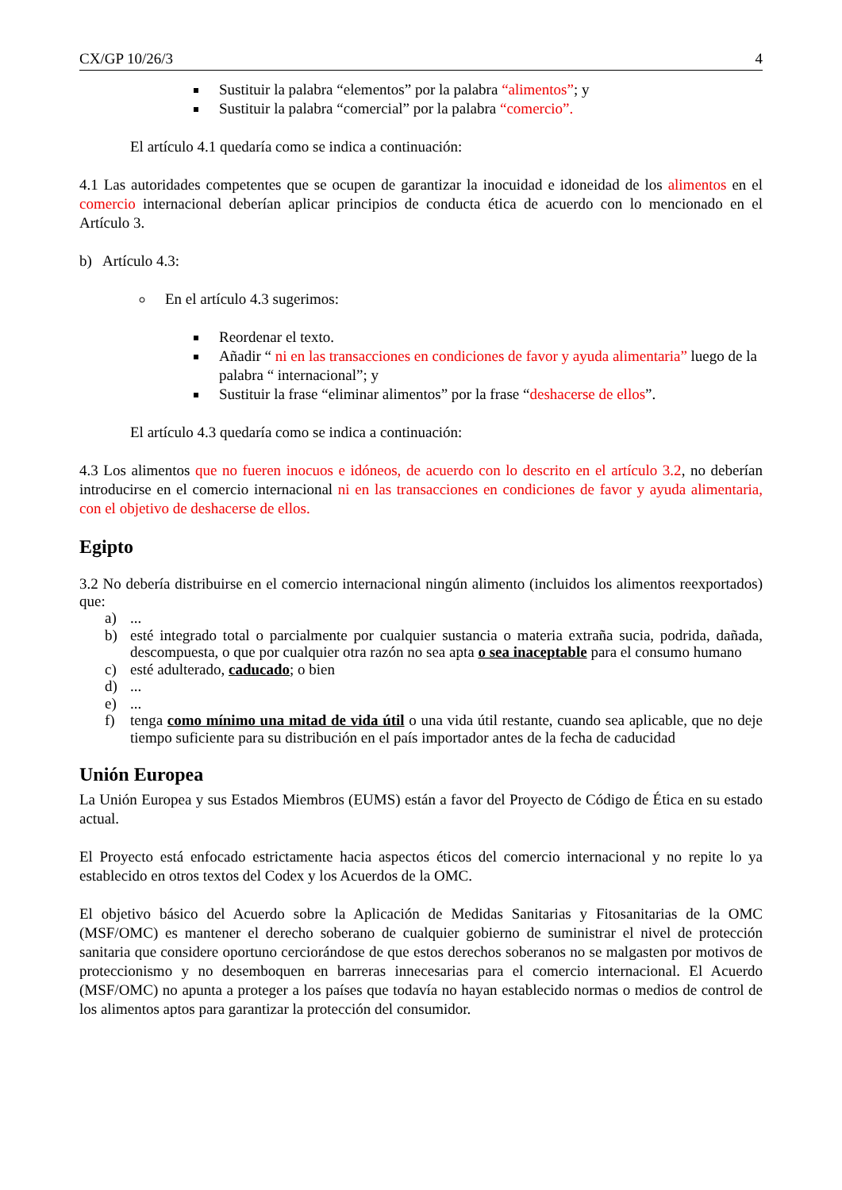CX/GP 10/26/3 4
Sustituir la palabra “elementos” por la palabra “alimentos”; y
Sustituir la palabra “comercial” por la palabra “comercio”.
El artículo 4.1 quedaría como se indica a continuación:
4.1 Las autoridades competentes que se ocupen de garantizar la inocuidad e idoneidad de los alimentos en el comercio internacional deberían aplicar principios de conducta ética de acuerdo con lo mencionado en el Artículo 3.
b) Artículo 4.3:
En el artículo 4.3 sugerimos:
Reordenar el texto.
Añadir “ ni en las transacciones en condiciones de favor y ayuda alimentaria” luego de la palabra “ internacional”; y
Sustituir la frase “eliminar alimentos” por la frase “deshacerse de ellos”.
El artículo 4.3 quedaría como se indica a continuación:
4.3 Los alimentos que no fueren inocuos e idóneos, de acuerdo con lo descrito en el artículo 3.2, no deberían introducirse en el comercio internacional ni en las transacciones en condiciones de favor y ayuda alimentaria, con el objetivo de deshacerse de ellos.
Egipto
3.2 No debería distribuirse en el comercio internacional ningún alimento (incluidos los alimentos reexportados) que:
a)...
b) esté integrado total o parcialmente por cualquier sustancia o materia extraña sucia, podrida, dañada, descompuesta, o que por cualquier otra razón no sea apta o sea inaceptable para el consumo humano
c) esté adulterado, caducado; o bien
d)...
e)...
f) tenga como mínimo una mitad de vida útil o una vida útil restante, cuando sea aplicable, que no deje tiempo suficiente para su distribución en el país importador antes de la fecha de caducidad
Unión Europea
La Unión Europea y sus Estados Miembros (EUMS) están a favor del Proyecto de Código de Ética en su estado actual.
El Proyecto está enfocado estrictamente hacia aspectos éticos del comercio internacional y no repite lo ya establecido en otros textos del Codex y los Acuerdos de la OMC.
El objetivo básico del Acuerdo sobre la Aplicación de Medidas Sanitarias y Fitosanitarias de la OMC (MSF/OMC) es mantener el derecho soberano de cualquier gobierno de suministrar el nivel de protección sanitaria que considere oportuno cerciorándose de que estos derechos soberanos no se malgasten por motivos de proteccionismo y no desemboquen en barreras innecesarias para el comercio internacional. El Acuerdo (MSF/OMC) no apunta a proteger a los países que todavía no hayan establecido normas o medios de control de los alimentos aptos para garantizar la protección del consumidor.